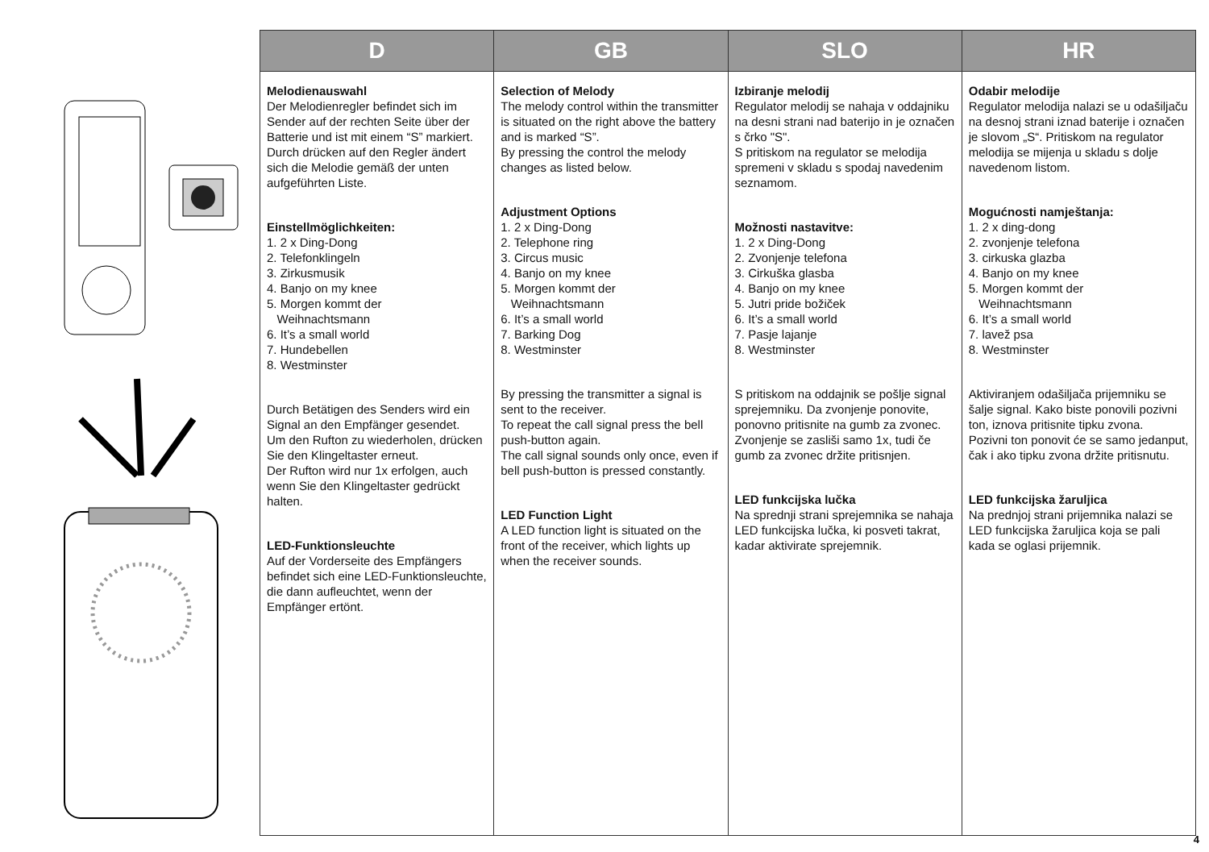| D | GB | SLO | HR |
| --- | --- | --- | --- |
| Melodienauswahl Der Melodienregler befindet sich im Sender auf der rechten Seite über der Batterie und ist mit einem “S” markiert. Durch drücken auf den Regler ändert sich die Melodie gemäß der unten aufgeführten Liste. Einstellmöglichkeiten: 1. 2 x Ding-Dong 2. Telefonklingeln 3. Zirkusmusik 4. Banjo on my knee 5. Morgen kommt der Weihnachtsmann 6. It’s a small world 7. Hundebellen 8. Westminster Durch Betätigen des Senders wird ein Signal an den Empfänger gesendet. Um den Rufton zu wiederholen, drücken Sie den Klingeltaster erneut. Der Rufton wird nur 1x erfolgen, auch wenn Sie den Klingeltaster gedrückt halten. LED-Funktionsleuchte Auf der Vorderseite des Empfängers befindet sich eine LED-Funktionsleuchte, die dann aufleuchtet, wenn der Empfänger ertönt. | Selection of Melody The melody control within the transmitter is situated on the right above the battery and is marked “S”. By pressing the control the melody changes as listed below. Adjustment Options 1. 2 x Ding-Dong 2. Telephone ring 3. Circus music 4. Banjo on my knee 5. Morgen kommt der Weihnachtsmann 6. It’s a small world 7. Barking Dog 8. Westminster By pressing the transmitter a signal is sent to the receiver. To repeat the call signal press the bell push-button again. The call signal sounds only once, even if bell push-button is pressed constantly. LED Function Light A LED function light is situated on the front of the receiver, which lights up when the receiver sounds. | Izbiranje melodij Regulator melodij se nahaja v oddajniku na desni strani nad baterijo in je označen s črko "S". S pritiskom na regulator se melodija spremeni v skladu s spodaj navedenim seznamom. Možnosti nastavitve: 1. 2 x Ding-Dong 2. Zvonjenje telefona 3. Cirkuška glasba 4. Banjo on my knee 5. Jutri pride božiček 6. It’s a small world 7. Pasje lajanje 8. Westminster S pritiskom na oddajnik se pošlje signal sprejemniku. Da zvonjenje ponovite, ponovno pritisnite na gumb za zvonec. Zvonjenje se zasliši samo 1x, tudi če gumb za zvonec držite pritisnjen. LED funkcijska lučka Na sprednji strani sprejemnika se nahaja LED funkcijska lučka, ki posveti takrat, kadar aktivirate sprejemnik. | Odabir melodije Regulator melodija nalazi se u odašiljaču na desnoj strani iznad baterije i označen je slovom „S“. Pritiskom na regulator melodija se mijenja u skladu s dolje navedenom listom. Mogućnosti namještanja: 1. 2 x ding-dong 2. zvonjenje telefona 3. cirkuska glazba 4. Banjo on my knee 5. Morgen kommt der Weihnachtsmann 6. It’s a small world 7. lavež psa 8. Westminster Aktiviranjem odašiljača prijemniku se šalje signal. Kako biste ponovili pozivni ton, iznova pritisnite tipku zvona. Pozivni ton ponovit će se samo jedanput, čak i ako tipku zvona držite pritisnutu. LED funkcijska žaruljica Na prednjoj strani prijemnika nalazi se LED funkcijska žaruljica koja se pali kada se oglasi prijemnik. |
4